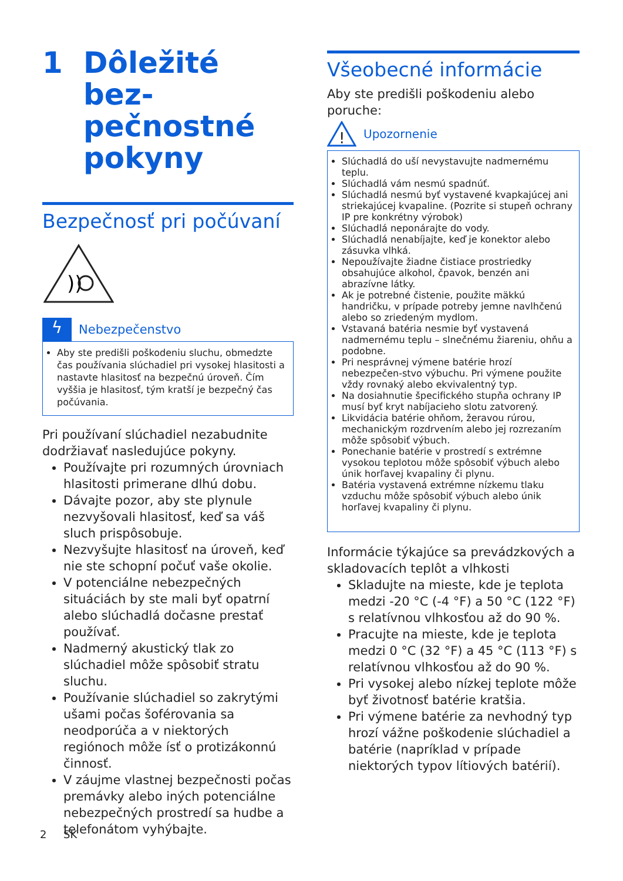1 Dôležité bez-
pečnostné
pokyny
Bezpečnosť pri počúvaní
))
ϟ
Nebezpečenstvo
Aby ste predišli poškodeniu sluchu, obmedzte čas používania slúchadiel pri vysokej hlasitosti a nastavte hlasitosť na bezpečnú úroveň. Čím vyššia je hlasitosť, tým kratší je bezpečný čas počúvania.
Pri používaní slúchadiel nezabudnite dodržiavať nasledujúce pokyny.
Používajte pri rozumných úrovniach hlasitosti primerane dlhú dobu.
Dávajte pozor, aby ste plynule nezvyšovali hlasitosť, keď sa váš sluch prispôsobuje.
Nezvyšujte hlasitosť na úroveň, keď nie ste schopní počuť vaše okolie.
V potenciálne nebezpečných situáciách by ste mali byť opatrní alebo slúchadlá dočasne prestať používať.
Nadmerný akustický tlak zo slúchadiel môže spôsobiť stratu sluchu.
Používanie slúchadiel so zakrytými ušami počas šoférovania sa neodporúča a v niektorých regiónoch môže ísť o protizákonnú činnosť.
V záujme vlastnej bezpečnosti počas premávky alebo iných potenciálne nebezpečných prostredí sa hudbe a telefonátom vyhýbajte.
Všeobecné informácie
Aby ste predišli poškodeniu alebo poruche:
!
Upozornenie
Slúchadlá do uší nevystavujte nadmernému teplu.
Slúchadlá vám nesmú spadnúť.
Slúchadlá nesmú byť vystavené kvapkajúcej ani striekajúcej kvapaline. (Pozrite si stupeň ochrany IP pre konkrétny výrobok)
Slúchadlá neponárajte do vody.
Slúchadlá nenabíjajte, keď je konektor alebo zásuvka vlhká.
Nepoužívajte žiadne čistiace prostriedky obsahujúce alkohol, čpavok, benzén ani abrazívne látky.
Ak je potrebné čistenie, použite mäkkú handričku, v prípade potreby jemne navlhčenú alebo so zriedeným mydlom.
Vstavaná batéria nesmie byť vystavená nadmernému teplu – slnečnému žiareniu, ohňu a podobne.
Pri nesprávnej výmene batérie hrozí nebezpečen-stvo výbuchu. Pri výmene použite vždy rovnaký alebo ekvivalentný typ.
Na dosiahnutie špecifického stupňa ochrany IP musí byť kryt nabíjacieho slotu zatvorený.
Likvidácia batérie ohňom, žeravou rúrou, mechanickým rozdrvením alebo jej rozrezaním môže spôsobiť výbuch.
Ponechanie batérie v prostredí s extrémne vysokou teplotou môže spôsobiť výbuch alebo únik horľavej kvapaliny či plynu.
Batéria vystavená extrémne nízkemu tlaku vzduchu môže spôsobiť výbuch alebo únik horľavej kvapaliny či plynu.
Informácie týkajúce sa prevádzkových a skladovacích teplôt a vlhkosti
Skladujte na mieste, kde je teplota medzi -20 °C (-4 °F) a 50 °C (122 °F) s relatívnou vlhkosťou až do 90 %.
Pracujte na mieste, kde je teplota medzi 0 °C (32 °F) a 45 °C (113 °F) s relatívnou vlhkosťou až do 90 %.
Pri vysokej alebo nízkej teplote môže byť životnosť batérie kratšia.
Pri výmene batérie za nevhodný typ hrozí vážne poškodenie slúchadiel a batérie (napríklad v prípade niektorých typov lítiových batérií).
2 SK